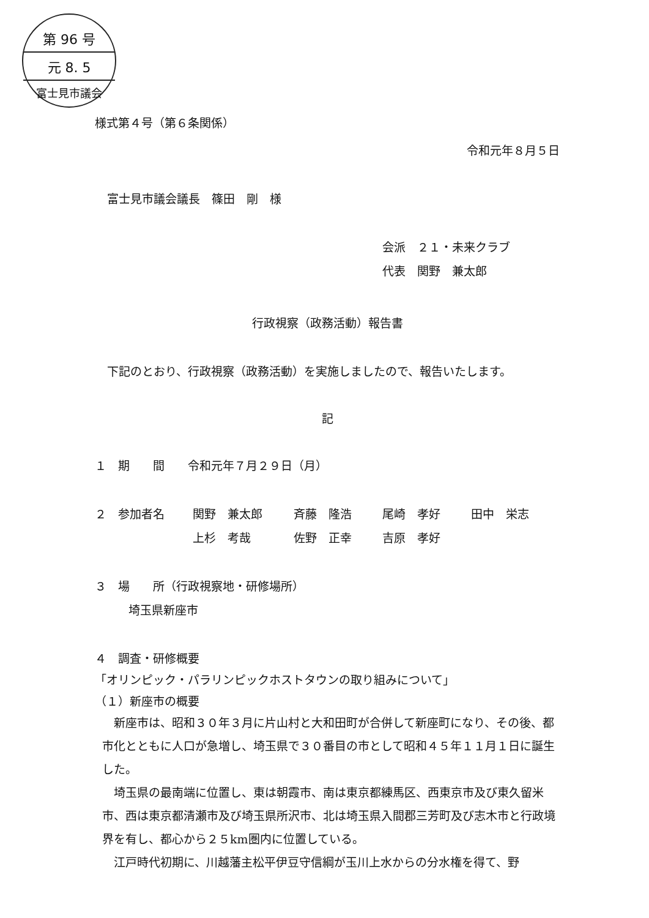第 96 号
元 8. 5
富士見市議会
様式第４号（第６条関係）
令和元年８月５日
富士見市議会議長　篠田　剛　様
会派　２１・未来クラブ
代表　関野　兼太郎
行政視察（政務活動）報告書
下記のとおり、行政視察（政務活動）を実施しましたので、報告いたします。
記
１　期　　間　　令和元年７月２９日（月）
２　参加者名 関野　兼太郎 斉藤　隆浩 尾崎　孝好 田中　栄志
上杉　考哉 佐野　正幸 吉原　孝好
３　場　　所（行政視察地・研修場所）
埼玉県新座市
４　調査・研修概要
「オリンピック・パラリンピックホストタウンの取り組みについて」
（１）新座市の概要
　新座市は、昭和３０年３月に片山村と大和田町が合併して新座町になり、その後、都市化とともに人口が急増し、埼玉県で３０番目の市として昭和４５年１１月１日に誕生した。
　埼玉県の最南端に位置し、東は朝霞市、南は東京都練馬区、西東京市及び東久留米市、西は東京都清瀬市及び埼玉県所沢市、北は埼玉県入間郡三芳町及び志木市と行政境界を有し、都心から２５km圏内に位置している。
　江戸時代初期に、川越藩主松平伊豆守信綱が玉川上水からの分水権を得て、野